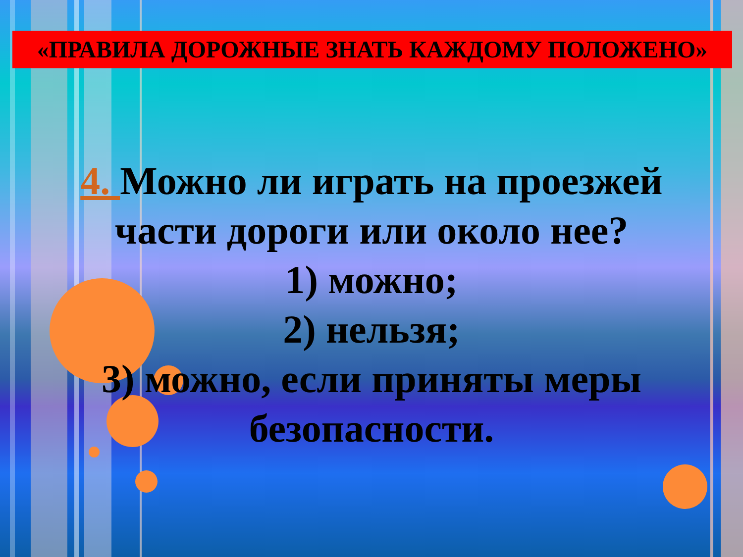«ПРАВИЛА ДОРОЖНЫЕ ЗНАТЬ КАЖДОМУ ПОЛОЖЕНО»
4. Можно ли играть на проезжей части дороги или около нее?
1) можно;
2) нельзя;
3) можно, если приняты меры безопасности.